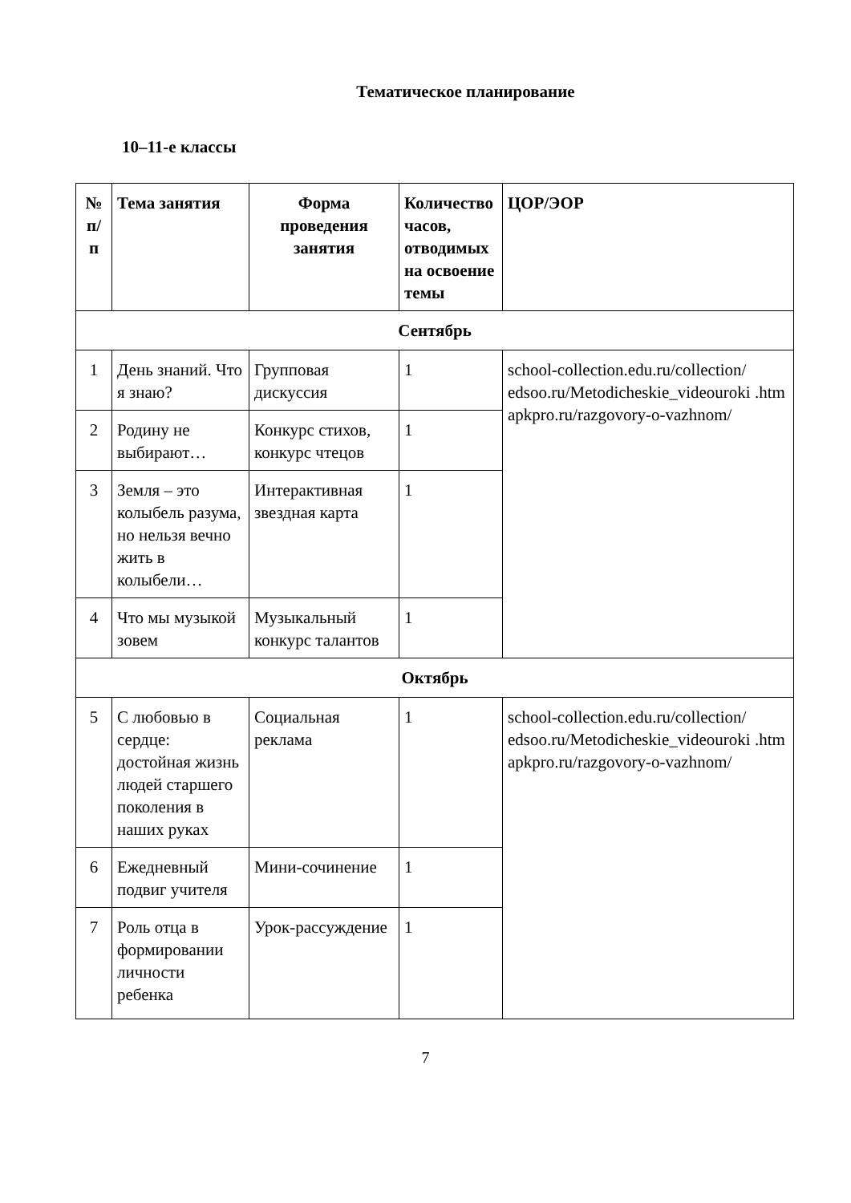Тематическое планирование
10–11-е классы
| № п/ п | Тема занятия | Форма проведения занятия | Количество часов, отводимых на освоение темы | ЦОР/ЭОР |
| --- | --- | --- | --- | --- |
| Сентябрь | | | | |
| 1 | День знаний. Что я знаю? | Групповая дискуссия | 1 | school-collection.edu.ru/collection/ edsoo.ru/Metodicheskie_videouroki .htm apkpro.ru/razgovory-o-vazhnom/ |
| 2 | Родину не выбирают… | Конкурс стихов, конкурс чтецов | 1 | |
| 3 | Земля – это колыбель разума, но нельзя вечно жить в колыбели… | Интерактивная звездная карта | 1 | |
| 4 | Что мы музыкой зовем | Музыкальный конкурс талантов | 1 | |
| Октябрь | | | | |
| 5 | С любовью в сердце: достойная жизнь людей старшего поколения в наших руках | Социальная реклама | 1 | school-collection.edu.ru/collection/ edsoo.ru/Metodicheskie_videouroki .htm apkpro.ru/razgovory-o-vazhnom/ |
| 6 | Ежедневный подвиг учителя | Мини-сочинение | 1 | |
| 7 | Роль отца в формировании личности ребенка | Урок-рассуждение | 1 | |
7